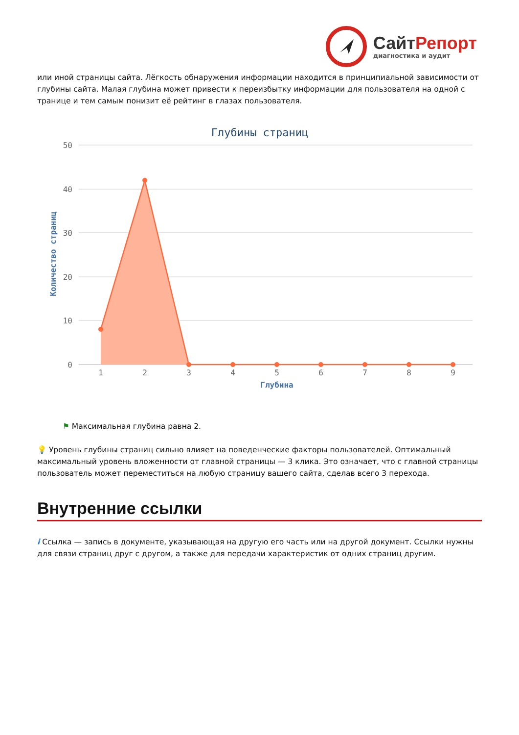СайтРепорт
диагностика и аудит
или иной страницы сайта. Лёгкость обнаружения информации находится в принципиальной зависимости от глубины сайта. Малая глубина может привести к переизбытку информации для пользователя на одной с транице и тем самым понизит её рейтинг в глазах пользователя.
Глубины страниц
50
40
30
20
10
0
Количество страниц
1
2
3
4
5
6
7
8
9
Глубина
⚑ Максимальная глубина равна 2.
💡 Уровень глубины страниц сильно влияет на поведенческие факторы пользователей. Оптимальный максимальный уровень вложенности от главной страницы — 3 клика. Это означает, что с главной страницы пользователь может переместиться на любую страницу вашего сайта, сделав всего 3 перехода.
Внутренние ссылки
i Ссылка — запись в документе, указывающая на другую его часть или на другой документ. Ссылки нужны для связи страниц друг с другом, а также для передачи характеристик от одних страниц другим.